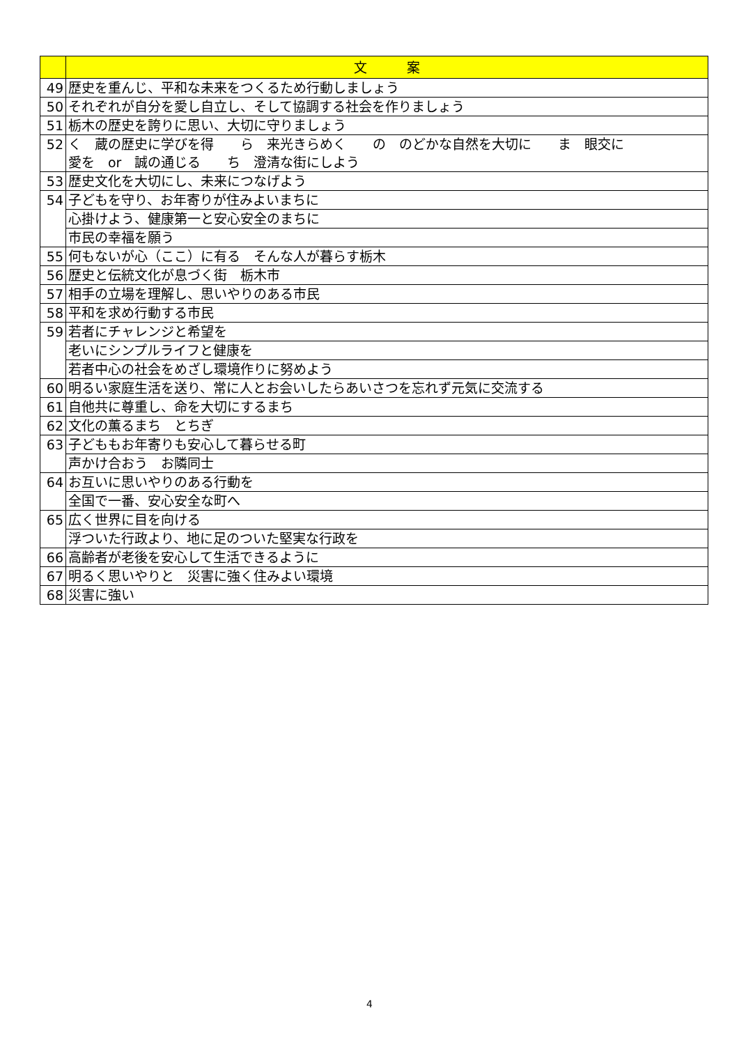| | 文 案 |
| --- | --- |
| 49 | 歴史を重んじ、平和な未来をつくるため行動しましょう |
| 50 | それぞれが自分を愛し自立し、そして協調する社会を作りましょう |
| 51 | 栃木の歴史を誇りに思い、大切に守りましょう |
| 52 | く 蔵の歴史に学びを得 ら 来光きらめく の のどかな自然を大切に ま 眼交に 愛を or 誠の通じる ち 澄清な街にしよう |
| 53 | 歴史文化を大切にし、未来につなげよう |
| 54 | 子どもを守り、お年寄りが住みよいまちに |
| | 心掛けよう、健康第一と安心安全のまちに |
| | 市民の幸福を願う |
| 55 | 何もないが心（ここ）に有る そんな人が暮らす栃木 |
| 56 | 歴史と伝統文化が息づく街 栃木市 |
| 57 | 相手の立場を理解し、思いやりのある市民 |
| 58 | 平和を求め行動する市民 |
| 59 | 若者にチャレンジと希望を |
| | 老いにシンプルライフと健康を |
| | 若者中心の社会をめざし環境作りに努めよう |
| 60 | 明るい家庭生活を送り、常に人とお会いしたらあいさつを忘れず元気に交流する |
| 61 | 自他共に尊重し、命を大切にするまち |
| 62 | 文化の薫るまち とちぎ |
| 63 | 子どももお年寄りも安心して暮らせる町 |
| | 声かけ合おう お隣同士 |
| 64 | お互いに思いやりのある行動を |
| | 全国で一番、安心安全な町へ |
| 65 | 広く世界に目を向ける |
| | 浮ついた行政より、地に足のついた堅実な行政を |
| 66 | 高齢者が老後を安心して生活できるように |
| 67 | 明るく思いやりと 災害に強く住みよい環境 |
| 68 | 災害に強い |
4